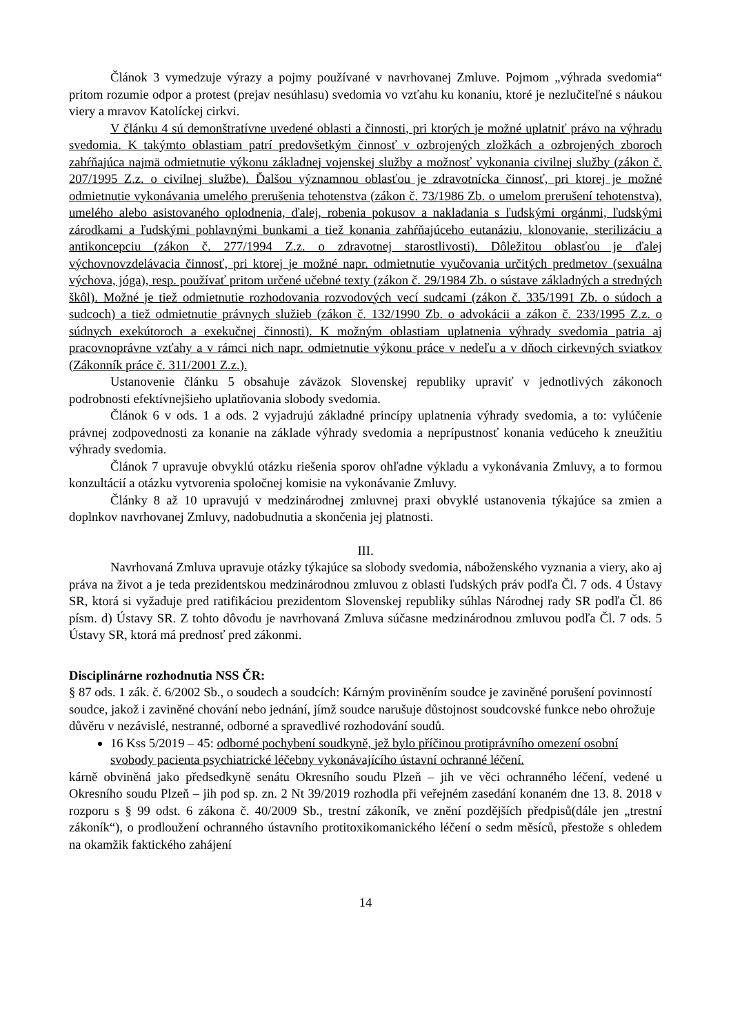Článok 3 vymedzuje výrazy a pojmy používané v navrhovanej Zmluve. Pojmom „výhrada svedomia“ pritom rozumie odpor a protest (prejav nesúhlasu) svedomia vo vzťahu ku konaniu, ktoré je nezlučiteľné s náukou viery a mravov Katolíckej cirkvi.
V článku 4 sú demonštratívne uvedené oblasti a činnosti, pri ktorých je možné uplatniť právo na výhradu svedomia. K takýmto oblastiam patrí predovšetkým činnosť v ozbrojených zložkách a ozbrojených zboroch zahŕňajúca najmä odmietnutie výkonu základnej vojenskej služby a možnosť vykonania civilnej služby (zákon č. 207/1995 Z.z. o civilnej službe). Ďalšou významnou oblasťou je zdravotnícka činnosť, pri ktorej je možné odmietnutie vykonávania umelého prerušenia tehotenstva (zákon č. 73/1986 Zb. o umelom prerušení tehotenstva), umelého alebo asistovaného oplodnenia, ďalej, robenia pokusov a nakladania s ľudskými orgánmi, ľudskými zárodkami a ľudskými pohlavnými bunkami a tiež konania zahŕňajúceho eutanáziu, klonovanie, sterilizáciu a antikoncepciu (zákon č. 277/1994 Z.z. o zdravotnej starostlivosti). Dôležitou oblasťou je ďalej výchovnovzdelávacia činnosť, pri ktorej je možné napr. odmietnutie vyučovania určitých predmetov (sexuálna výchova, jóga), resp. používať pritom určené učebné texty (zákon č. 29/1984 Zb. o sústave základných a stredných škôl). Možné je tiež odmietnutie rozhodovania rozvodových vecí sudcami (zákon č. 335/1991 Zb. o súdoch a sudcoch) a tiež odmietnutie právnych služieb (zákon č. 132/1990 Zb. o advokácii a zákon č. 233/1995 Z.z. o súdnych exekútoroch a exekučnej činnosti). K možným oblastiam uplatnenia výhrady svedomia patria aj pracovnoprávne vzťahy a v rámci nich napr. odmietnutie výkonu práce v nedeľu a v dňoch cirkevných sviatkov (Zákonník práce č. 311/2001 Z.z.).
Ustanovenie článku 5 obsahuje záväzok Slovenskej republiky upraviť v jednotlivých zákonoch podrobnosti efektívnejšieho uplatňovania slobody svedomia.
Článok 6 v ods. 1 a ods. 2 vyjadrujú základné princípy uplatnenia výhrady svedomia, a to: vylúčenie právnej zodpovednosti za konanie na základe výhrady svedomia a neprípustnosť konania vedúceho k zneužitiu výhrady svedomia.
Článok 7 upravuje obvyklú otázku riešenia sporov ohľadne výkladu a vykonávania Zmluvy, a to formou konzultácií a otázku vytvorenia spoločnej komisie na vykonávanie Zmluvy.
Články 8 až 10 upravujú v medzinárodnej zmluvnej praxi obvyklé ustanovenia týkajúce sa zmien a doplnkov navrhovanej Zmluvy, nadobudnutia a skončenia jej platnosti.
III.
Navrhovaná Zmluva upravuje otázky týkajúce sa slobody svedomia, náboženského vyznania a viery, ako aj práva na život a je teda prezidentskou medzinárodnou zmluvou z oblasti ľudských práv podľa Čl. 7 ods. 4 Ústavy SR, ktorá si vyžaduje pred ratifikáciou prezidentom Slovenskej republiky súhlas Národnej rady SR podľa Čl. 86 písm. d) Ústavy SR. Z tohto dôvodu je navrhovaná Zmluva súčasne medzinárodnou zmluvou podľa Čl. 7 ods. 5 Ústavy SR, ktorá má prednosť pred zákonmi.
Disciplinárne rozhodnutia NSS ČR:
§ 87 ods. 1 zák. č. 6/2002 Sb., o soudech a soudcích: Kárným proviněním soudce je zaviněné porušení povinností soudce, jakož i zaviněné chování nebo jednání, jímž soudce narušuje důstojnost soudcovské funkce nebo ohrožuje důvěru v nezávislé, nestranné, odborné a spravedlivé rozhodování soudů.
16 Kss 5/2019 – 45: odborné pochybení soudkyně, jež bylo příčinou protiprávního omezení osobní svobody pacienta psychiatrické léčebny vykonávajícího ústavní ochranné léčení.
kárně obviněná jako předsedkyně senátu Okresního soudu Plzeň – jih ve věci ochranného léčení, vedené u Okresního soudu Plzeň – jih pod sp. zn. 2 Nt 39/2019 rozhodla při veřejném zasedání konaném dne 13. 8. 2018 v rozporu s § 99 odst. 6 zákona č. 40/2009 Sb., trestní zákoník, ve znění pozdějších předpisů(dále jen „trestní zákoník“), o prodloužení ochranného ústavního protitoxikomanického léčení o sedm měsíců, přestože s ohledem na okamžik faktického zahájení
14